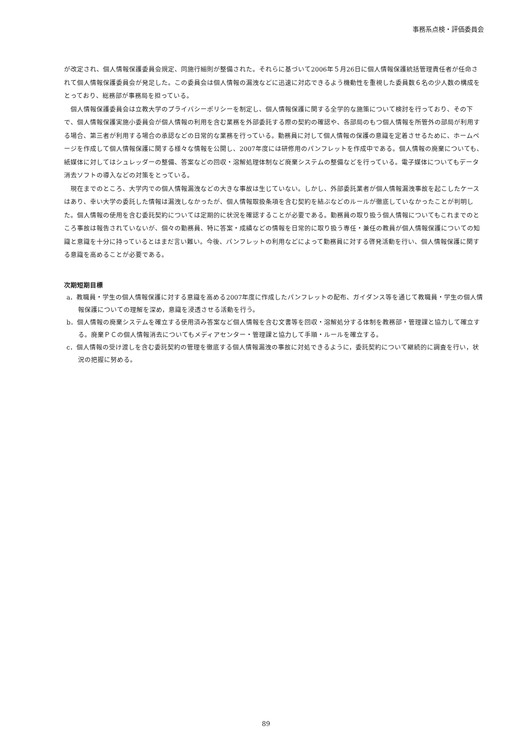事務系点検・評価委員会
が改定され、個人情報保護委員会規定、同施行細則が整備された。それらに基づいて2006年５月26日に個人情報保護統括管理責任者が任命されて個人情報保護委員会が発足した。この委員会は個人情報の漏洩などに迅速に対応できるよう機動性を重視した委員数６名の少人数の構成をとっており、総務部が事務局を担っている。
個人情報保護委員会は立教大学のプライバシーポリシーを制定し、個人情報保護に関する全学的な施策について検討を行っており、その下で、個人情報保護実施小委員会が個人情報の利用を含む業務を外部委託する際の契約の確認や、各部局のもつ個人情報を所管外の部局が利用する場合、第三者が利用する場合の承認などの日常的な業務を行っている。勤務員に対して個人情報の保護の意識を定着させるために、ホームページを作成して個人情報保護に関する様々な情報を公開し、2007年度には研修用のパンフレットを作成中である。個人情報の廃棄についても、紙媒体に対してはシュレッダーの整備、答案などの回収・溶解処理体制など廃棄システムの整備などを行っている。電子媒体についてもデータ消去ソフトの導入などの対策をとっている。
現在までのところ、大学内での個人情報漏洩などの大きな事故は生じていない。しかし、外部委託業者が個人情報漏洩事故を起こしたケースはあり、幸い大学の委託した情報は漏洩しなかったが、個人情報取扱条項を含む契約を結ぶなどのルールが徹底していなかったことが判明した。個人情報の使用を含む委託契約については定期的に状況を確認することが必要である。勤務員の取り扱う個人情報についてもこれまでのところ事故は報告されていないが、個々の勤務員、特に答案・成績などの情報を日常的に取り扱う専任・兼任の教員が個人情報保護についての知識と意識を十分に持っているとはまだ言い難い。今後、パンフレットの利用などによって勤務員に対する啓発活動を行い、個人情報保護に関する意識を高めることが必要である。
次期短期目標
a．教職員・学生の個人情報保護に対する意識を高める2007年度に作成したパンフレットの配布、ガイダンス等を通じて教職員・学生の個人情報保護についての理解を深め，意識を浸透させる活動を行う。
b．個人情報の廃棄システムを確立する使用済み答案など個人情報を含む文書等を回収・溶解処分する体制を教務部・管理課と協力して確立する。廃棄ＰＣの個人情報消去についてもメディアセンター・管理課と協力して手順・ルールを確立する。
c．個人情報の受け渡しを含む委託契約の管理を徹底する個人情報漏洩の事故に対処できるように，委託契約について継続的に調査を行い，状況の把握に努める。
89